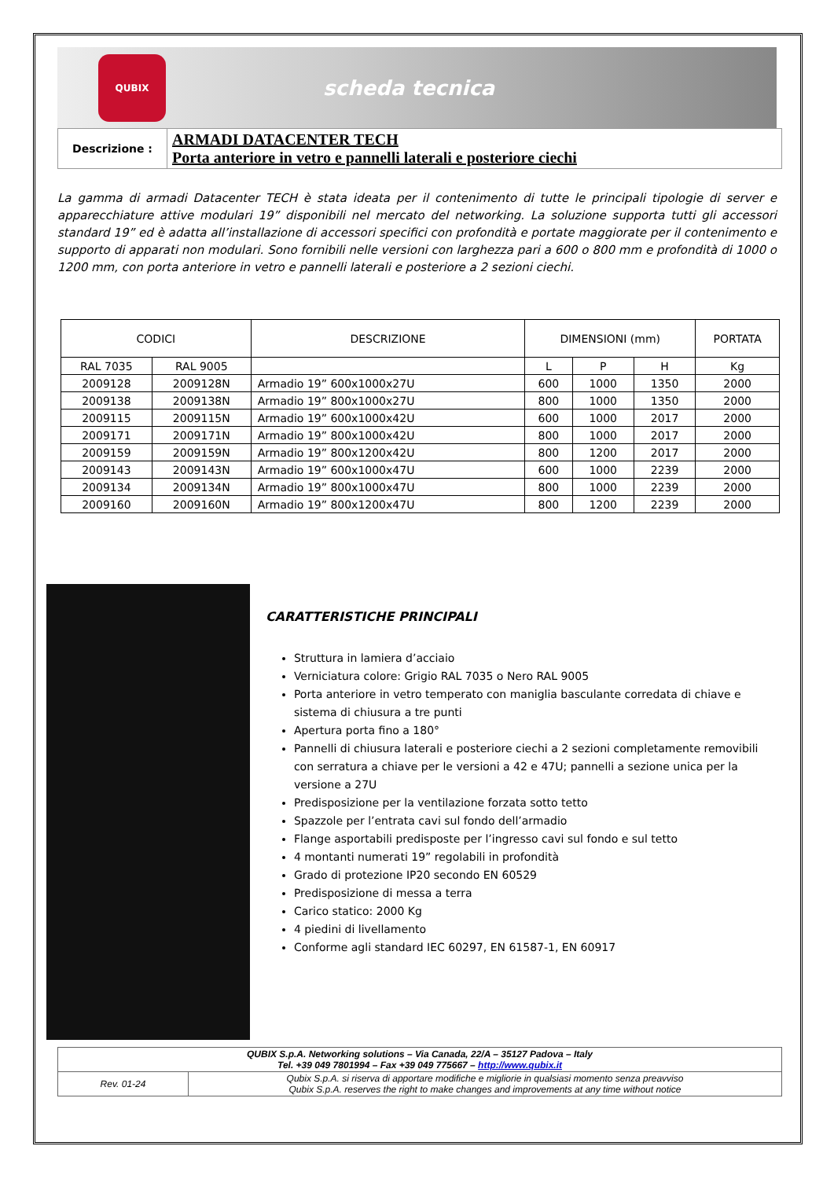QUBIX
scheda tecnica
| Descrizione : | ARMADI DATACENTER TECH Porta anteriore in vetro e pannelli laterali e posteriore ciechi |
La gamma di armadi Datacenter TECH è stata ideata per il contenimento di tutte le principali tipologie di server e apparecchiature attive modulari 19” disponibili nel mercato del networking. La soluzione supporta tutti gli accessori standard 19” ed è adatta all’installazione di accessori specifici con profondità e portate maggiorate per il contenimento e supporto di apparati non modulari. Sono fornibili nelle versioni con larghezza pari a 600 o 800 mm e profondità di 1000 o 1200 mm, con porta anteriore in vetro e pannelli laterali e posteriore a 2 sezioni ciechi.
| CODICI | | DESCRIZIONE | DIMENSIONI (mm) | | | PORTATA |
| --- | --- | --- | --- | --- | --- | --- |
| RAL 7035 | RAL 9005 | | L | P | H | Kg |
| 2009128 | 2009128N | Armadio 19” 600x1000x27U | 600 | 1000 | 1350 | 2000 |
| 2009138 | 2009138N | Armadio 19” 800x1000x27U | 800 | 1000 | 1350 | 2000 |
| 2009115 | 2009115N | Armadio 19” 600x1000x42U | 600 | 1000 | 2017 | 2000 |
| 2009171 | 2009171N | Armadio 19” 800x1000x42U | 800 | 1000 | 2017 | 2000 |
| 2009159 | 2009159N | Armadio 19” 800x1200x42U | 800 | 1200 | 2017 | 2000 |
| 2009143 | 2009143N | Armadio 19” 600x1000x47U | 600 | 1000 | 2239 | 2000 |
| 2009134 | 2009134N | Armadio 19” 800x1000x47U | 800 | 1000 | 2239 | 2000 |
| 2009160 | 2009160N | Armadio 19” 800x1200x47U | 800 | 1200 | 2239 | 2000 |
CARATTERISTICHE PRINCIPALI
Struttura in lamiera d’acciaio
Verniciatura colore: Grigio RAL 7035 o Nero RAL 9005
Porta anteriore in vetro temperato con maniglia basculante corredata di chiave e sistema di chiusura a tre punti
Apertura porta fino a 180°
Pannelli di chiusura laterali e posteriore ciechi a 2 sezioni completamente removibili con serratura a chiave per le versioni a 42 e 47U; pannelli a sezione unica per la versione a 27U
Predisposizione per la ventilazione forzata sotto tetto
Spazzole per l’entrata cavi sul fondo dell’armadio
Flange asportabili predisposte per l’ingresso cavi sul fondo e sul tetto
4 montanti numerati 19” regolabili in profondità
Grado di protezione IP20 secondo EN 60529
Predisposizione di messa a terra
Carico statico: 2000 Kg
4 piedini di livellamento
Conforme agli standard IEC 60297, EN 61587-1, EN 60917
| QUBIX S.p.A. Networking solutions – Via Canada, 22/A – 35127 Padova – Italy Tel. +39 049 7801994 – Fax +39 049 775667 – http://www.qubix.it | |
| Rev. 01-24 | Qubix S.p.A. si riserva di apportare modifiche e migliorie in qualsiasi momento senza preavviso Qubix S.p.A. reserves the right to make changes and improvements at any time without notice |